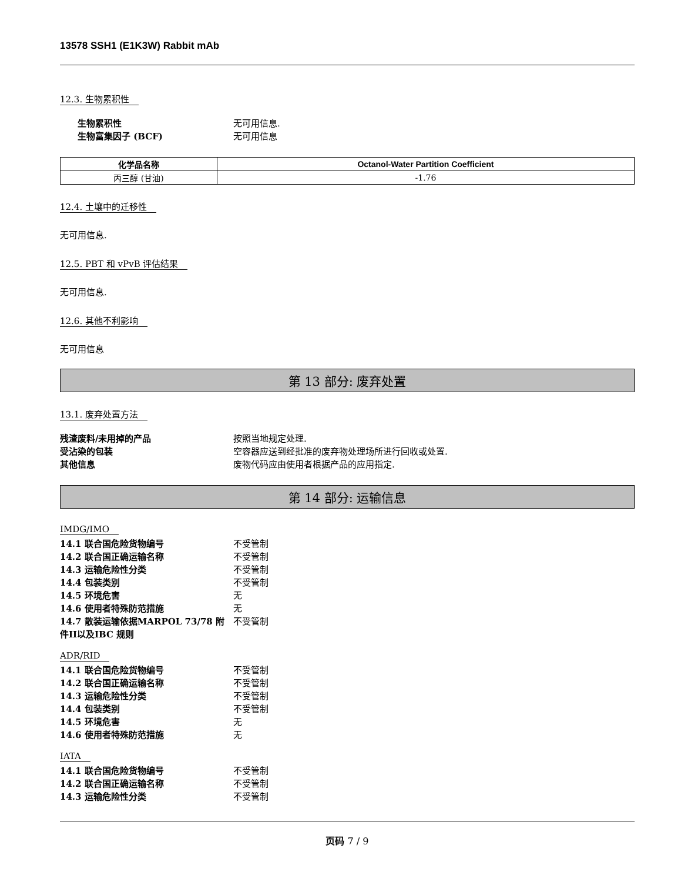13578 SSH1 (E1K3W) Rabbit mAb
12.3. 生物累积性
生物累积性 无可用信息.
生物富集因子 (BCF) 无可用信息
| 化学品名称 | Octanol-Water Partition Coefficient |
| --- | --- |
| 丙三醇 (甘油) | -1.76 |
12.4. 土壤中的迁移性
无可用信息.
12.5. PBT 和 vPvB 评估结果
无可用信息.
12.6. 其他不利影响
无可用信息
第 13 部分: 废弃处置
13.1. 废弃处置方法
残渣废料/未用掉的产品 按照当地规定处理.
受沾染的包装 空容器应送到经批准的废弃物处理场所进行回收或处置.
其他信息 废物代码应由使用者根据产品的应用指定.
第 14 部分: 运输信息
IMDG/IMO
14.1 联合国危险货物编号 不受管制
14.2 联合国正确运输名称 不受管制
14.3 运输危险性分类 不受管制
14.4 包装类别 不受管制
14.5 环境危害 无
14.6 使用者特殊防范措施 无
14.7 散装运输依据MARPOL 73/78 附件II以及IBC 规则
不受管制
ADR/RID
14.1 联合国危险货物编号 不受管制
14.2 联合国正确运输名称 不受管制
14.3 运输危险性分类 不受管制
14.4 包装类别 不受管制
14.5 环境危害 无
14.6 使用者特殊防范措施 无
IATA
14.1 联合国危险货物编号 不受管制
14.2 联合国正确运输名称 不受管制
14.3 运输危险性分类 不受管制
页码 7 / 9